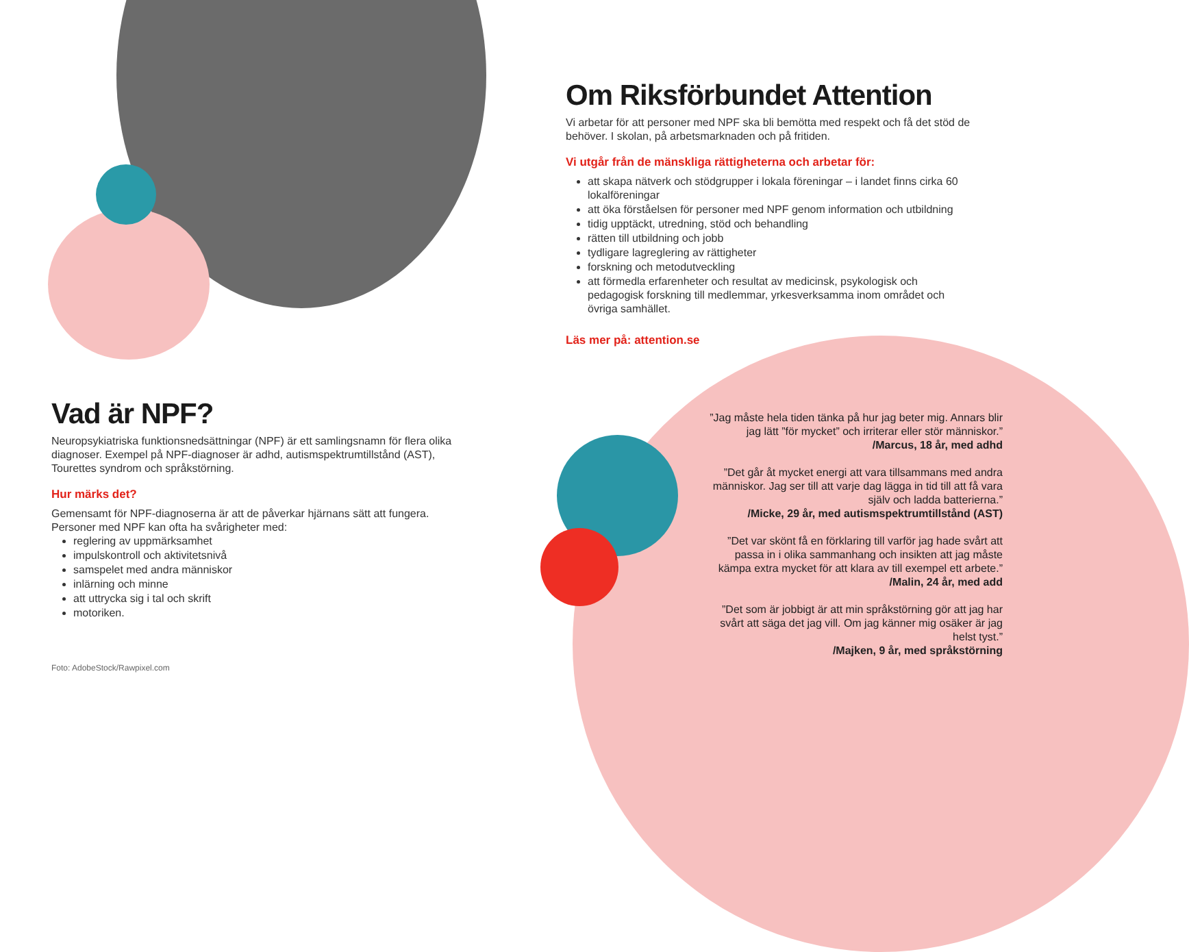Om Riksförbundet Attention
Vi arbetar för att personer med NPF ska bli bemötta med respekt och få det stöd de behöver. I skolan, på arbetsmarknaden och på fritiden.
Vi utgår från de mänskliga rättigheterna och arbetar för:
att skapa nätverk och stödgrupper i lokala föreningar – i landet finns cirka 60 lokalföreningar
att öka förståelsen för personer med NPF genom information och utbildning
tidig upptäckt, utredning, stöd och behandling
rätten till utbildning och jobb
tydligare lagreglering av rättigheter
forskning och metodutveckling
att förmedla erfarenheter och resultat av medicinsk, psykologisk och pedagogisk forskning till medlemmar, yrkesverksamma inom området och övriga samhället.
Läs mer på: attention.se
Vad är NPF?
Neuropsykiatriska funktionsnedsättningar (NPF) är ett samlingsnamn för flera olika diagnoser. Exempel på NPF-diagnoser är adhd, autismspektrumtillstånd (AST), Tourettes syndrom och språkstörning.
Hur märks det?
Gemensamt för NPF-diagnoserna är att de påverkar hjärnans sätt att fungera. Personer med NPF kan ofta ha svårigheter med:
reglering av uppmärksamhet
impulskontroll och aktivitetsnivå
samspelet med andra människor
inlärning och minne
att uttrycka sig i tal och skrift
motoriken.
Foto: AdobeStock/Rawpixel.com
”Jag måste hela tiden tänka på hur jag beter mig. Annars blir jag lätt ”för mycket” och irriterar eller stör människor.”
/Marcus, 18 år, med adhd
”Det går åt mycket energi att vara tillsammans med andra människor. Jag ser till att varje dag lägga in tid till att få vara själv och ladda batterierna.”
/Micke, 29 år, med autismspektrumtillstånd (AST)
”Det var skönt få en förklaring till varför jag hade svårt att passa in i olika sammanhang och insikten att jag måste kämpa extra mycket för att klara av till exempel ett arbete.”
/Malin, 24 år, med add
”Det som är jobbigt är att min språkstörning gör att jag har svårt att säga det jag vill. Om jag känner mig osäker är jag helst tyst.”
/Majken, 9 år, med språkstörning